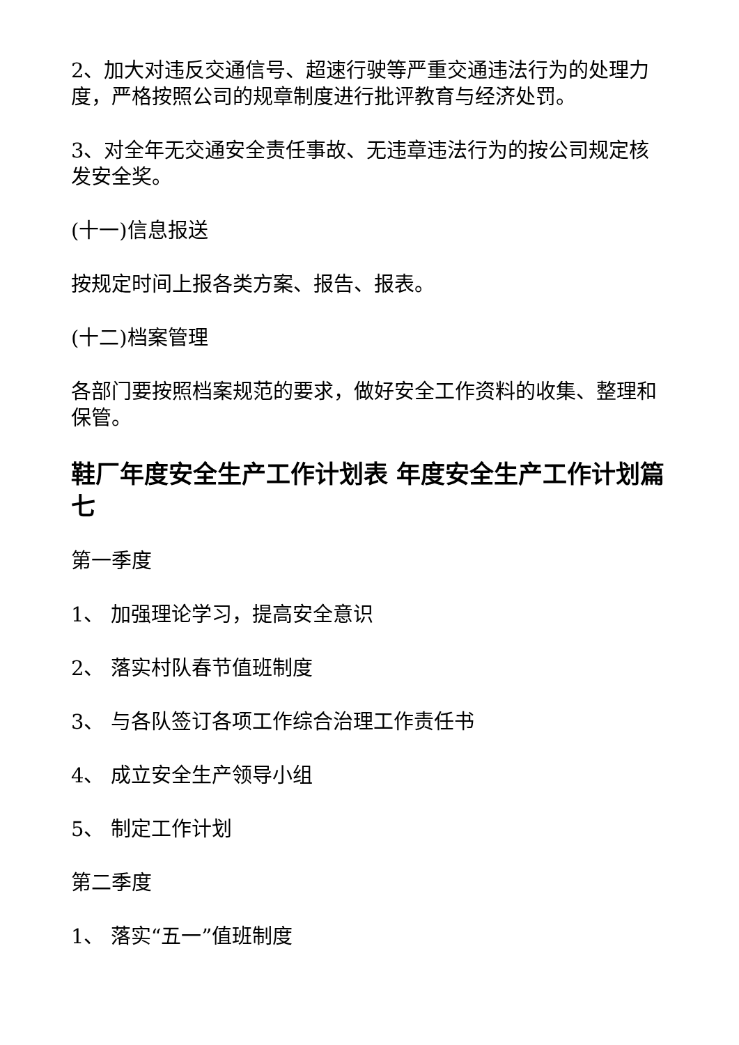2、加大对违反交通信号、超速行驶等严重交通违法行为的处理力度，严格按照公司的规章制度进行批评教育与经济处罚。
3、对全年无交通安全责任事故、无违章违法行为的按公司规定核发安全奖。
(十一)信息报送
按规定时间上报各类方案、报告、报表。
(十二)档案管理
各部门要按照档案规范的要求，做好安全工作资料的收集、整理和保管。
鞋厂年度安全生产工作计划表 年度安全生产工作计划篇七
第一季度
1、 加强理论学习，提高安全意识
2、 落实村队春节值班制度
3、 与各队签订各项工作综合治理工作责任书
4、 成立安全生产领导小组
5、 制定工作计划
第二季度
1、 落实“五一”值班制度